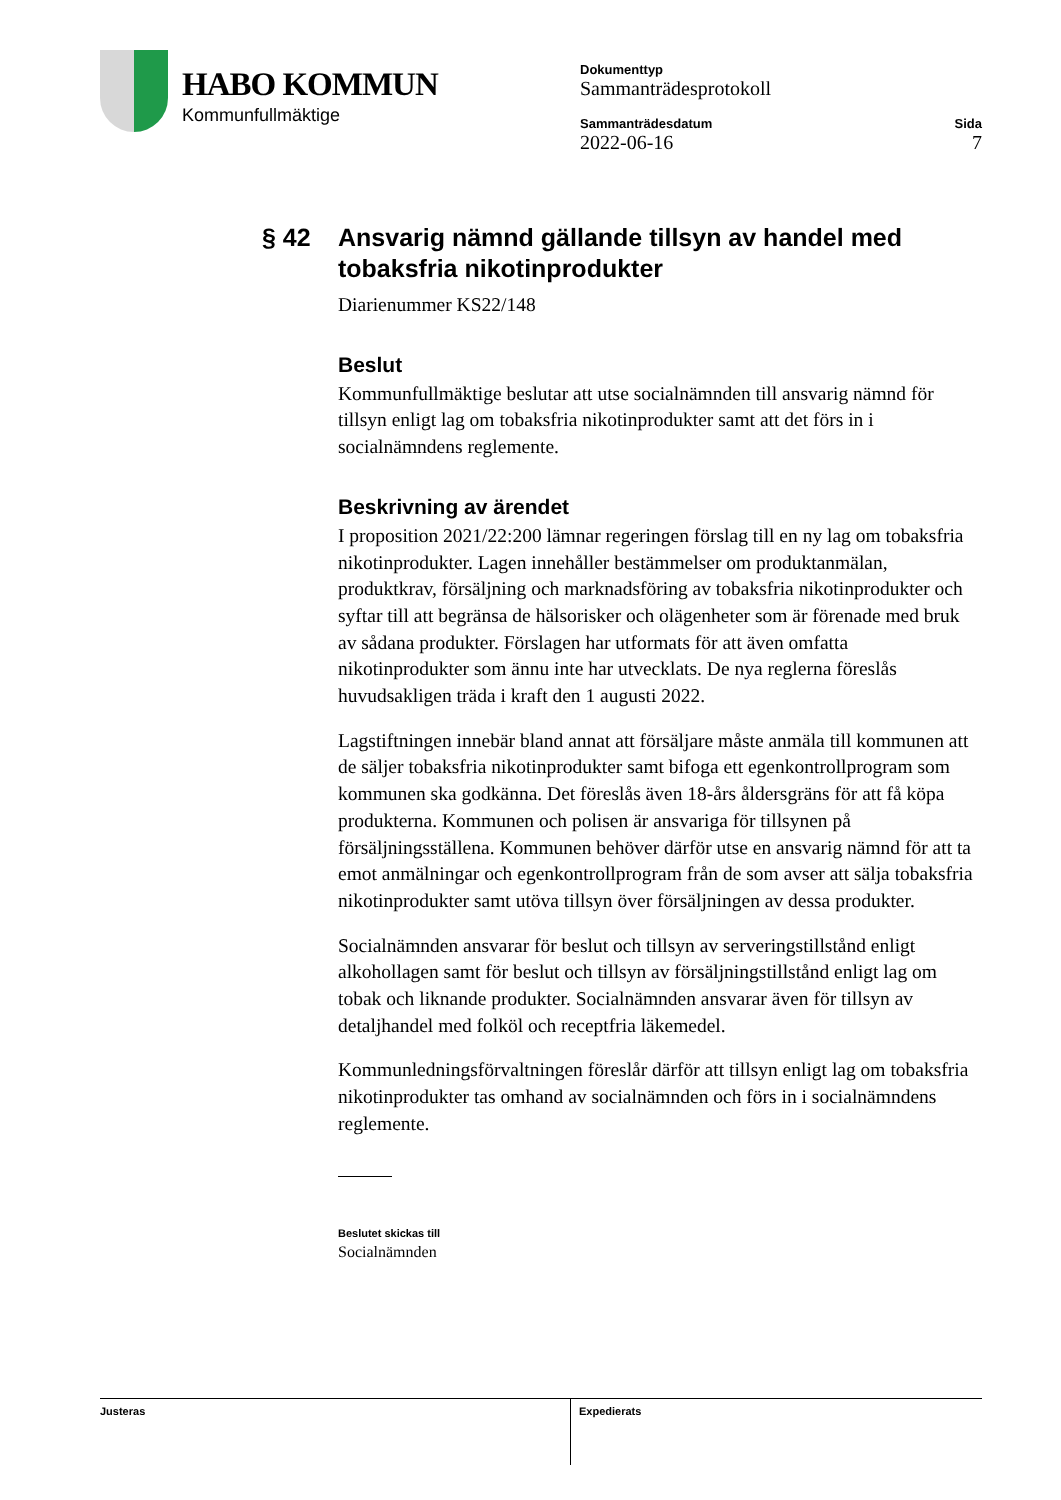HABO KOMMUN
Kommunfullmäktige
Dokumenttyp
Sammanträdesprotokoll
Sammanträdesdatum
2022-06-16
Sida
7
§ 42 Ansvarig nämnd gällande tillsyn av handel med tobaksfria nikotinprodukter
Diarienummer KS22/148
Beslut
Kommunfullmäktige beslutar att utse socialnämnden till ansvarig nämnd för tillsyn enligt lag om tobaksfria nikotinprodukter samt att det förs in i socialnämndens reglemente.
Beskrivning av ärendet
I proposition 2021/22:200 lämnar regeringen förslag till en ny lag om tobaksfria nikotinprodukter. Lagen innehåller bestämmelser om produktanmälan, produktkrav, försäljning och marknadsföring av tobaksfria nikotinprodukter och syftar till att begränsa de hälsorisker och olägenheter som är förenade med bruk av sådana produkter. Förslagen har utformats för att även omfatta nikotinprodukter som ännu inte har utvecklats. De nya reglerna föreslås huvudsakligen träda i kraft den 1 augusti 2022.
Lagstiftningen innebär bland annat att försäljare måste anmäla till kommunen att de säljer tobaksfria nikotinprodukter samt bifoga ett egenkontrollprogram som kommunen ska godkänna. Det föreslås även 18-års åldersgräns för att få köpa produkterna. Kommunen och polisen är ansvariga för tillsynen på försäljningsställena. Kommunen behöver därför utse en ansvarig nämnd för att ta emot anmälningar och egenkontrollprogram från de som avser att sälja tobaksfria nikotinprodukter samt utöva tillsyn över försäljningen av dessa produkter.
Socialnämnden ansvarar för beslut och tillsyn av serveringstillstånd enligt alkohollagen samt för beslut och tillsyn av försäljningstillstånd enligt lag om tobak och liknande produkter. Socialnämnden ansvarar även för tillsyn av detaljhandel med folköl och receptfria läkemedel.
Kommunledningsförvaltningen föreslår därför att tillsyn enligt lag om tobaksfria nikotinprodukter tas omhand av socialnämnden och förs in i socialnämndens reglemente.
Beslutet skickas till
Socialnämnden
Justeras Expedierats